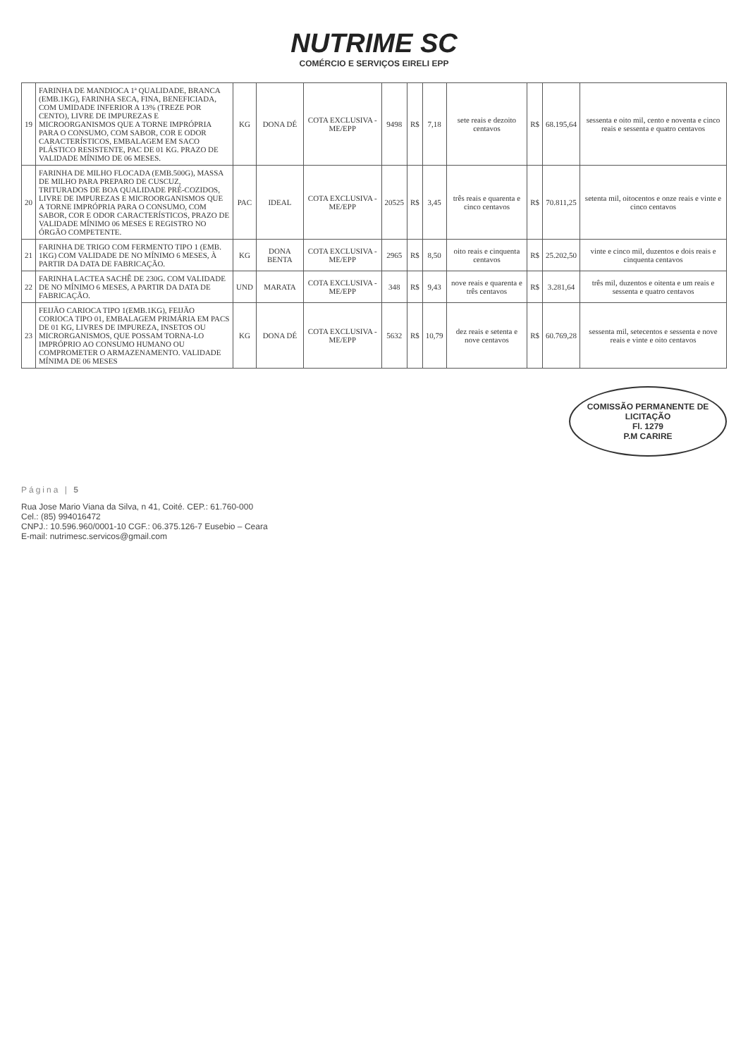NUTRIME SC
COMÉRCIO E SERVIÇOS EIRELI EPP
| 19 | FARINHA DE MANDIOCA 1ª QUALIDADE, BRANCA (EMB.1KG), FARINHA SECA, FINA, BENEFICIADA, COM UMIDADE INFERIOR A 13% (TREZE POR CENTO), LIVRE DE IMPUREZAS E MICROORGANISMOS QUE A TORNE IMPRÓPRIA PARA O CONSUMO, COM SABOR, COR E ODOR CARACTERÍSTICOS, EMBALAGEM EM SACO PLÁSTICO RESISTENTE, PAC DE 01 KG. PRAZO DE VALIDADE MÍNIMO DE 06 MESES. | KG | DONA DÉ | COTA EXCLUSIVA - ME/EPP | 9498 | R$ | 7,18 | sete reais e dezoito centavos | R$ | 68.195,64 | sessenta e oito mil, cento e noventa e cinco reais e sessenta e quatro centavos |
| 20 | FARINHA DE MILHO FLOCADA (EMB.500G), MASSA DE MILHO PARA PREPARO DE CUSCUZ, TRITURADOS DE BOA QUALIDADE PRÉ-COZIDOS, LIVRE DE IMPUREZAS E MICROORGANISMOS QUE A TORNE IMPRÓPRIA PARA O CONSUMO, COM SABOR, COR E ODOR CARACTERÍSTICOS, PRAZO DE VALIDADE MÍNIMO 06 MESES E REGISTRO NO ÓRGÃO COMPETENTE. | PAC | IDEAL | COTA EXCLUSIVA - ME/EPP | 20525 | R$ | 3,45 | três reais e quarenta e cinco centavos | R$ | 70.811,25 | setenta mil, oitocentos e onze reais e vinte e cinco centavos |
| 21 | FARINHA DE TRIGO COM FERMENTO TIPO 1 (EMB. 1KG) COM VALIDADE DE NO MÍNIMO 6 MESES, À PARTIR DA DATA DE FABRICAÇÃO. | KG | DONA BENTA | COTA EXCLUSIVA - ME/EPP | 2965 | R$ | 8,50 | oito reais e cinquenta centavos | R$ | 25.202,50 | vinte e cinco mil, duzentos e dois reais e cinquenta centavos |
| 22 | FARINHA LACTEA SACHÊ DE 230G. COM VALIDADE DE NO MÍNIMO 6 MESES, A PARTIR DA DATA DE FABRICAÇÃO. | UND | MARATA | COTA EXCLUSIVA - ME/EPP | 348 | R$ | 9,43 | nove reais e quarenta e três centavos | R$ | 3.281,64 | três mil, duzentos e oitenta e um reais e sessenta e quatro centavos |
| 23 | FEIJÃO CARIOCA TIPO 1(EMB.1KG), FEIJÃO CORIOCA TIPO 01, EMBALAGEM PRIMÁRIA EM PACS DE 01 KG, LIVRES DE IMPUREZA, INSETOS OU MICRORGANISMOS, QUE POSSAM TORNA-LO IMPRÓPRIO AO CONSUMO HUMANO OU COMPROMETER O ARMAZENAMENTO. VALIDADE MÍNIMA DE 06 MESES | KG | DONA DÉ | COTA EXCLUSIVA - ME/EPP | 5632 | R$ | 10,79 | dez reais e setenta e nove centavos | R$ | 60.769,28 | sessenta mil, setecentos e sessenta e nove reais e vinte e oito centavos |
COMISSÃO PERMANENTE DE LICITAÇÃO
Fl. 1279
P.M CARIRE
Página | 5
Rua Jose Mario Viana da Silva, n 41, Coité. CEP.: 61.760-000
Cel.: (85) 994016472
CNPJ.: 10.596.960/0001-10 CGF.: 06.375.126-7 Eusebio – Ceara
E-mail: nutrimesc.servicos@gmail.com